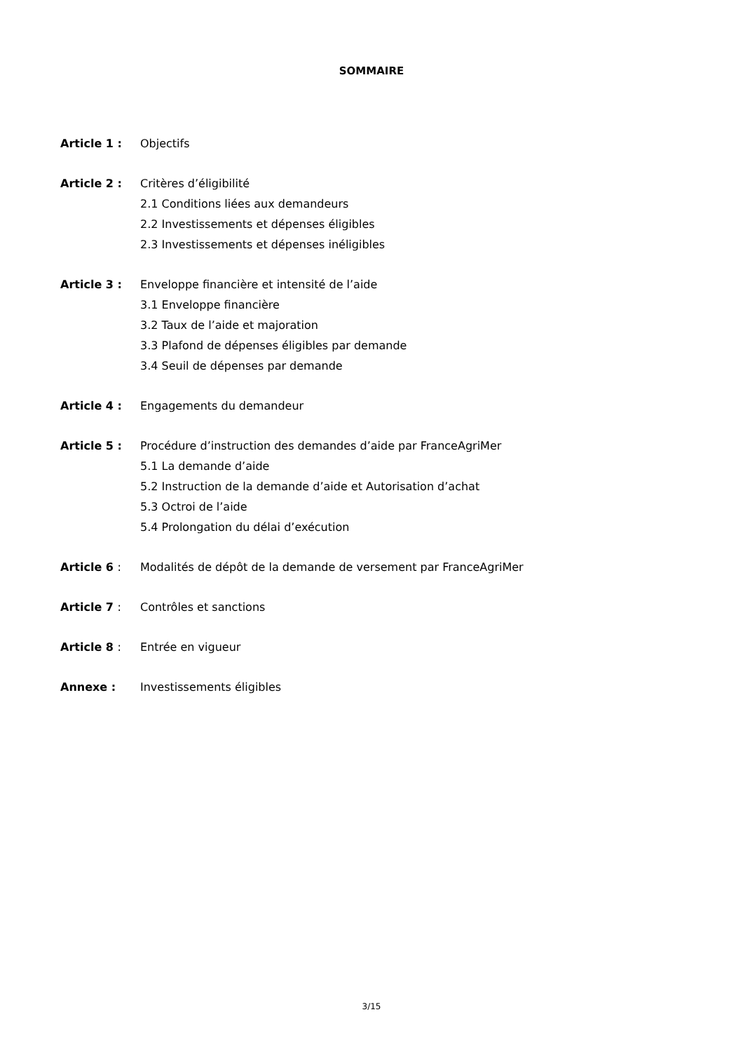SOMMAIRE
Article 1 : Objectifs
Article 2 : Critères d’éligibilité
2.1 Conditions liées aux demandeurs
2.2 Investissements et dépenses éligibles
2.3 Investissements et dépenses inéligibles
Article 3 : Enveloppe financière et intensité de l’aide
3.1 Enveloppe financière
3.2 Taux de l’aide et majoration
3.3 Plafond de dépenses éligibles par demande
3.4 Seuil de dépenses par demande
Article 4 : Engagements du demandeur
Article 5 : Procédure d’instruction des demandes d’aide par FranceAgriMer
5.1 La demande d’aide
5.2 Instruction de la demande d’aide et Autorisation d’achat
5.3 Octroi de l’aide
5.4 Prolongation du délai d’exécution
Article 6 : Modalités de dépôt de la demande de versement par FranceAgriMer
Article 7 : Contrôles et sanctions
Article 8 : Entrée en vigueur
Annexe : Investissements éligibles
3/15